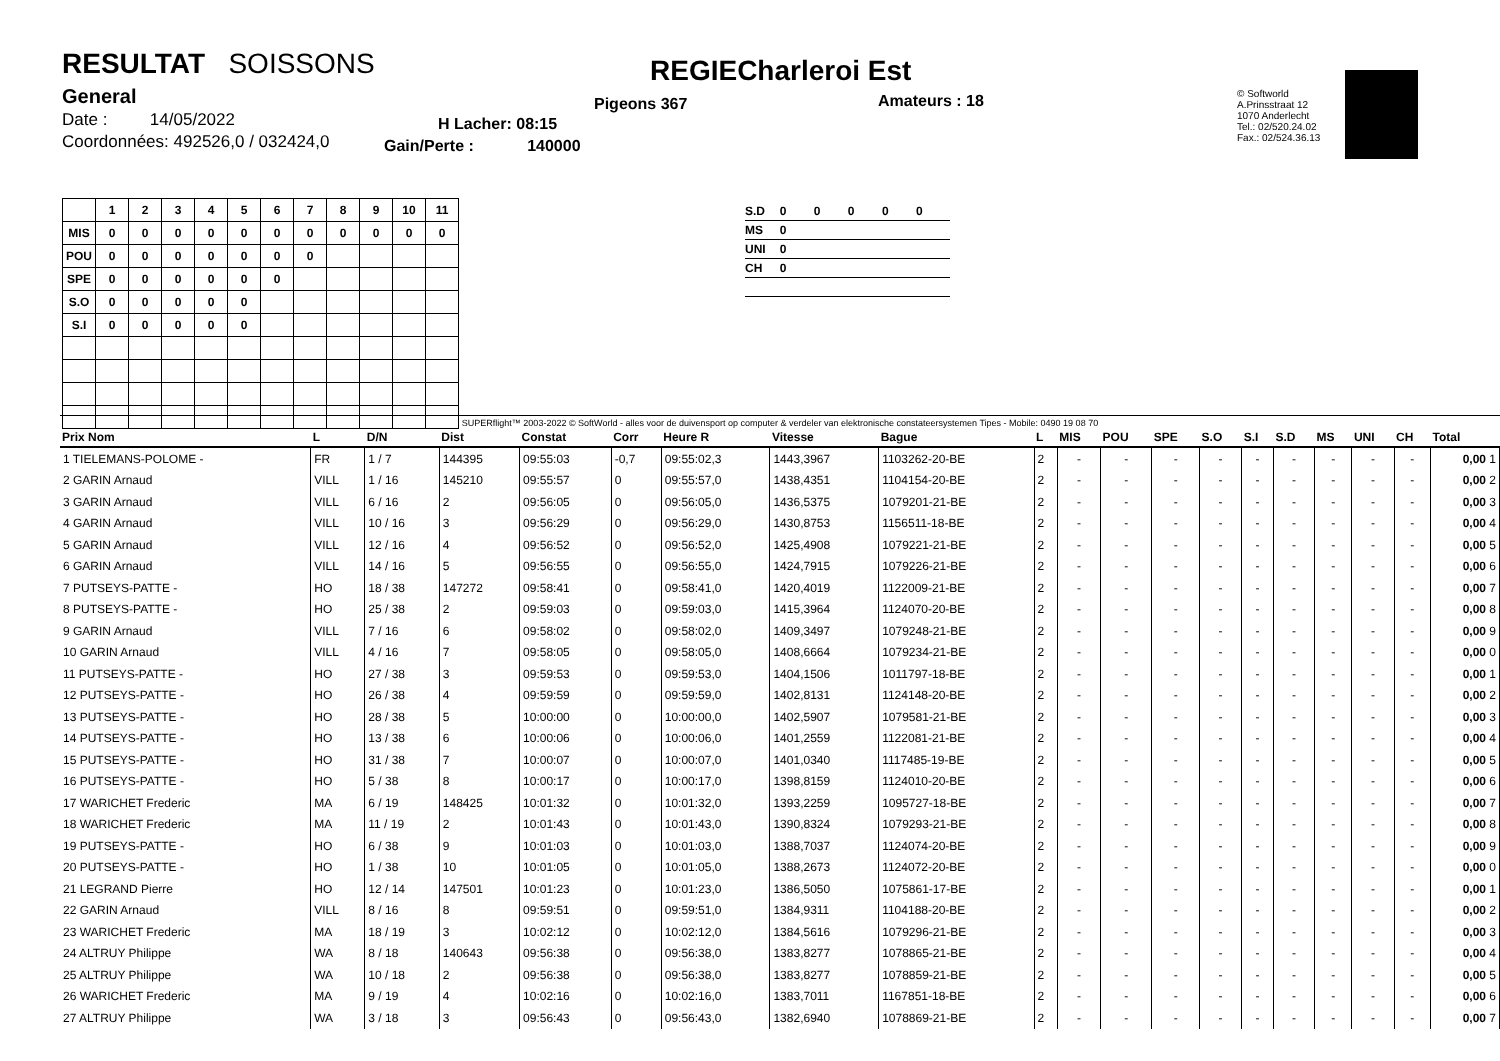RESULTAT SOISSONS REGIECharleroi Est
General Pigeons 367 Amateurs : 18
Date : 14/05/2022 H Lacher: 08:15
Coordonnées: 492526,0 / 032424,0 Gain/Perte : 140000
© Softworld
A.Prinsstraat 12
1070 Anderlecht
Tel.: 02/520.24.02
Fax.: 02/524.36.13
| | 1 | 2 | 3 | 4 | 5 | 6 | 7 | 8 | 9 | 10 | 11 |
| --- | --- | --- | --- | --- | --- | --- | --- | --- | --- | --- | --- |
| MIS | 0 | 0 | 0 | 0 | 0 | 0 | 0 | 0 | 0 | 0 | 0 |
| POU | 0 | 0 | 0 | 0 | 0 | 0 | 0 | | | | |
| SPE | 0 | 0 | 0 | 0 | 0 | 0 | | | | | |
| S.O | 0 | 0 | 0 | 0 | 0 | | | | | | |
| S.I | 0 | 0 | 0 | 0 | 0 | | | | | | |
| S.D | 0 | 0 | 0 | 0 | 0 |
| MS | 0 | | | | |
| UNI | 0 | | | | |
| CH | 0 | | | | |
SUPERflight™ 2003-2022 © SoftWorld - alles voor de duivensport op computer & verdeler van elektronische constateersystemen Tipes - Mobile: 0490 19 08 70
| Prix Nom | L | D/N | Dist | Constat | Corr | Heure R | Vitesse | Bague | L | MIS | POU | SPE | S.O | S.I | S.D | MS | UNI | CH | Total |
| --- | --- | --- | --- | --- | --- | --- | --- | --- | --- | --- | --- | --- | --- | --- | --- | --- | --- | --- | --- |
| 1 TIELEMANS-POLOME - | FR | 1 / 7 | 144395 | 09:55:03 | -0,7 | 09:55:02,3 | 1443,3967 | 1103262-20-BE | 2 | - | - | - | - | - | - | - | - | - | 0,00 1 |
| 2 GARIN Arnaud | VILL | 1 / 16 | 145210 | 09:55:57 | 0 | 09:55:57,0 | 1438,4351 | 1104154-20-BE | 2 | - | - | - | - | - | - | - | - | - | 0,00 2 |
| 3 GARIN Arnaud | VILL | 6 / 16 | 2 | 09:56:05 | 0 | 09:56:05,0 | 1436,5375 | 1079201-21-BE | 2 | - | - | - | - | - | - | - | - | - | 0,00 3 |
| 4 GARIN Arnaud | VILL | 10 / 16 | 3 | 09:56:29 | 0 | 09:56:29,0 | 1430,8753 | 1156511-18-BE | 2 | - | - | - | - | - | - | - | - | - | 0,00 4 |
| 5 GARIN Arnaud | VILL | 12 / 16 | 4 | 09:56:52 | 0 | 09:56:52,0 | 1425,4908 | 1079221-21-BE | 2 | - | - | - | - | - | - | - | - | - | 0,00 5 |
| 6 GARIN Arnaud | VILL | 14 / 16 | 5 | 09:56:55 | 0 | 09:56:55,0 | 1424,7915 | 1079226-21-BE | 2 | - | - | - | - | - | - | - | - | - | 0,00 6 |
| 7 PUTSEYS-PATTE - | HO | 18 / 38 | 147272 | 09:58:41 | 0 | 09:58:41,0 | 1420,4019 | 1122009-21-BE | 2 | - | - | - | - | - | - | - | - | - | 0,00 7 |
| 8 PUTSEYS-PATTE - | HO | 25 / 38 | 2 | 09:59:03 | 0 | 09:59:03,0 | 1415,3964 | 1124070-20-BE | 2 | - | - | - | - | - | - | - | - | - | 0,00 8 |
| 9 GARIN Arnaud | VILL | 7 / 16 | 6 | 09:58:02 | 0 | 09:58:02,0 | 1409,3497 | 1079248-21-BE | 2 | - | - | - | - | - | - | - | - | - | 0,00 9 |
| 10 GARIN Arnaud | VILL | 4 / 16 | 7 | 09:58:05 | 0 | 09:58:05,0 | 1408,6664 | 1079234-21-BE | 2 | - | - | - | - | - | - | - | - | - | 0,00 0 |
| 11 PUTSEYS-PATTE - | HO | 27 / 38 | 3 | 09:59:53 | 0 | 09:59:53,0 | 1404,1506 | 1011797-18-BE | 2 | - | - | - | - | - | - | - | - | - | 0,00 1 |
| 12 PUTSEYS-PATTE - | HO | 26 / 38 | 4 | 09:59:59 | 0 | 09:59:59,0 | 1402,8131 | 1124148-20-BE | 2 | - | - | - | - | - | - | - | - | - | 0,00 2 |
| 13 PUTSEYS-PATTE - | HO | 28 / 38 | 5 | 10:00:00 | 0 | 10:00:00,0 | 1402,5907 | 1079581-21-BE | 2 | - | - | - | - | - | - | - | - | - | 0,00 3 |
| 14 PUTSEYS-PATTE - | HO | 13 / 38 | 6 | 10:00:06 | 0 | 10:00:06,0 | 1401,2559 | 1122081-21-BE | 2 | - | - | - | - | - | - | - | - | - | 0,00 4 |
| 15 PUTSEYS-PATTE - | HO | 31 / 38 | 7 | 10:00:07 | 0 | 10:00:07,0 | 1401,0340 | 1117485-19-BE | 2 | - | - | - | - | - | - | - | - | - | 0,00 5 |
| 16 PUTSEYS-PATTE - | HO | 5 / 38 | 8 | 10:00:17 | 0 | 10:00:17,0 | 1398,8159 | 1124010-20-BE | 2 | - | - | - | - | - | - | - | - | - | 0,00 6 |
| 17 WARICHET Frederic | MA | 6 / 19 | 148425 | 10:01:32 | 0 | 10:01:32,0 | 1393,2259 | 1095727-18-BE | 2 | - | - | - | - | - | - | - | - | - | 0,00 7 |
| 18 WARICHET Frederic | MA | 11 / 19 | 2 | 10:01:43 | 0 | 10:01:43,0 | 1390,8324 | 1079293-21-BE | 2 | - | - | - | - | - | - | - | - | - | 0,00 8 |
| 19 PUTSEYS-PATTE - | HO | 6 / 38 | 9 | 10:01:03 | 0 | 10:01:03,0 | 1388,7037 | 1124074-20-BE | 2 | - | - | - | - | - | - | - | - | - | 0,00 9 |
| 20 PUTSEYS-PATTE - | HO | 1 / 38 | 10 | 10:01:05 | 0 | 10:01:05,0 | 1388,2673 | 1124072-20-BE | 2 | - | - | - | - | - | - | - | - | - | 0,00 0 |
| 21 LEGRAND Pierre | HO | 12 / 14 | 147501 | 10:01:23 | 0 | 10:01:23,0 | 1386,5050 | 1075861-17-BE | 2 | - | - | - | - | - | - | - | - | - | 0,00 1 |
| 22 GARIN Arnaud | VILL | 8 / 16 | 8 | 09:59:51 | 0 | 09:59:51,0 | 1384,9311 | 1104188-20-BE | 2 | - | - | - | - | - | - | - | - | - | 0,00 2 |
| 23 WARICHET Frederic | MA | 18 / 19 | 3 | 10:02:12 | 0 | 10:02:12,0 | 1384,5616 | 1079296-21-BE | 2 | - | - | - | - | - | - | - | - | - | 0,00 3 |
| 24 ALTRUY Philippe | WA | 8 / 18 | 140643 | 09:56:38 | 0 | 09:56:38,0 | 1383,8277 | 1078865-21-BE | 2 | - | - | - | - | - | - | - | - | - | 0,00 4 |
| 25 ALTRUY Philippe | WA | 10 / 18 | 2 | 09:56:38 | 0 | 09:56:38,0 | 1383,8277 | 1078859-21-BE | 2 | - | - | - | - | - | - | - | - | - | 0,00 5 |
| 26 WARICHET Frederic | MA | 9 / 19 | 4 | 10:02:16 | 0 | 10:02:16,0 | 1383,7011 | 1167851-18-BE | 2 | - | - | - | - | - | - | - | - | - | 0,00 6 |
| 27 ALTRUY Philippe | WA | 3 / 18 | 3 | 09:56:43 | 0 | 09:56:43,0 | 1382,6940 | 1078869-21-BE | 2 | - | - | - | - | - | - | - | - | - | 0,00 7 |